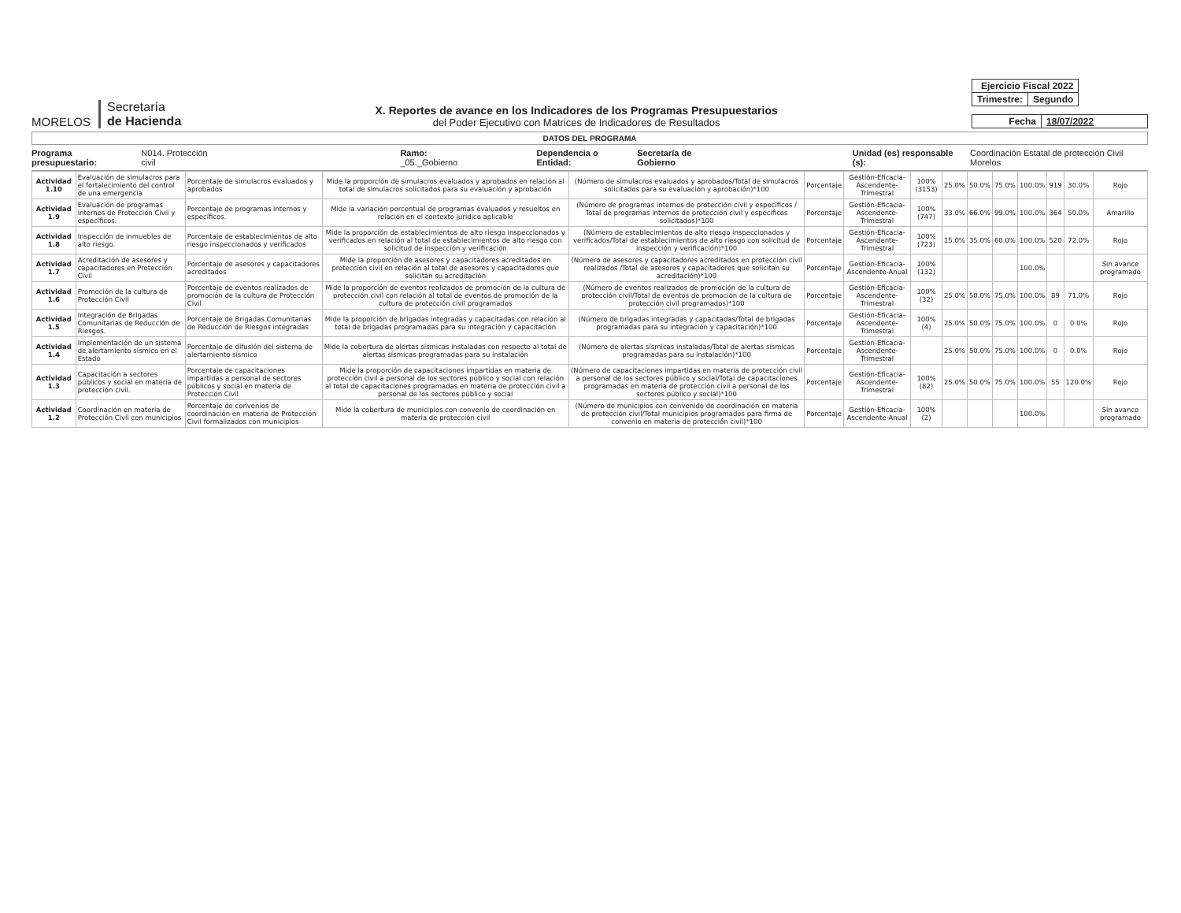MORELOS
Secretaría
de Hacienda
X. Reportes de avance en los Indicadores de los Programas Presupuestarios
del Poder Ejecutivo con Matrices de Indicadores de Resultados
| Ejercicio Fiscal 2022 | |
| Trimestre: | Segundo |
| Fecha | 18/07/2022 |
DATOS DEL PROGRAMA
Programa presupuestario: N014. Protección civil Ramo: _05._Gobierno Dependencia o Entidad: Secretaría de Gobierno Unidad (es) responsable (s): Coordinación Estatal de protección Civil Morelos
| Actividad 1.10 | Evaluación de simulacros para el fortalecimiento del control de una emergencia | Porcentaje de simulacros evaluados y aprobados | Mide la proporción de simulacros evaluados y aprobados en relación al total de simulacros solicitados para su evaluación y aprobación | (Número de simulacros evaluados y aprobados/Total de simulacros solicitados para su evaluación y aprobación)*100 | Porcentaje | Gestión-Eficacia-Ascendente-Trimestral | 100% (3153) | 25.0% | 50.0% | 75.0% | 100.0% | 919 | 30.0% | Rojo |
| Actividad 1.9 | Evaluación de programas internos de Protección Civil y específicos. | Porcentaje de programas internos y específicos. | Mide la variación porcentual de programas evaluados y resueltos en relación en el contexto jurídico aplicable | (Número de programas internos de protección civil y específicos / Total de programas internos de protección civil y específicos solicitados)*100 | Porcentaje | Gestión-Eficacia-Ascendente-Trimestral | 100% (747) | 33.0% | 66.0% | 99.0% | 100.0% | 364 | 50.0% | Amarillo |
| Actividad 1.8 | Inspección de inmuebles de alto riesgo. | Porcentaje de establecimientos de alto riesgo inspeccionados y verificados | Mide la proporción de establecimientos de alto riesgo inspeccionados y verificados en relación al total de establecimientos de alto riesgo con solicitud de inspección y verificación | (Número de establecimientos de alto riesgo inspeccionados y verificados/Total de establecimientos de alto riesgo con solicitud de inspección y verificación)*100 | Porcentaje | Gestión-Eficacia-Ascendente-Trimestral | 100% (723) | 15.0% | 35.0% | 60.0% | 100.0% | 520 | 72.0% | Rojo |
| Actividad 1.7 | Acreditación de asesores y capacitadores en Protección Civil | Porcentaje de asesores y capacitadores acreditados | Mide la proporción de asesores y capacitadores acreditados en protección civil en relación al total de asesores y capacitadores que solicitan su acreditación | (Número de asesores y capacitadores acreditados en protección civil realizados /Total de asesores y capacitadores que solicitan su acreditación)*100 | Porcentaje | Gestión-Eficacia-Ascendente-Anual | 100% (132) | | | | 100.0% | | | Sin avance programado |
| Actividad 1.6 | Promoción de la cultura de Protección Civil | Porcentaje de eventos realizados de promoción de la cultura de Protección Civil | Mide la proporción de eventos realizados de promoción de la cultura de protección civil con relación al total de eventos de promoción de la cultura de protección civil programados | (Número de eventos realizados de promoción de la cultura de protección civil/Total de eventos de promoción de la cultura de protección civil programados)*100 | Porcentaje | Gestión-Eficacia-Ascendente-Trimestral | 100% (32) | 25.0% | 50.0% | 75.0% | 100.0% | 89 | 71.0% | Rojo |
| Actividad 1.5 | Integración de Brigadas Comunitarias de Reducción de Riesgos. | Porcentaje de Brigadas Comunitarias de Reducción de Riesgos integradas | Mide la proporción de brigadas integradas y capacitadas con relación al total de brigadas programadas para su integración y capacitación | (Número de brigadas integradas y capacitadas/Total de brigadas programadas para su integración y capacitación)*100 | Porcentaje | Gestión-Eficacia-Ascendente-Trimestral | 100% (4) | 25.0% | 50.0% | 75.0% | 100.0% | 0 | 0.0% | Rojo |
| Actividad 1.4 | Implementación de un sistema de alertamiento sísmico en el Estado | Porcentaje de difusión del sistema de alertamiento sísmico | Mide la cobertura de alertas sísmicas instaladas con respecto al total de alertas sísmicas programadas para su instalación | (Número de alertas sísmicas instaladas/Total de alertas sísmicas programadas para su instalación)*100 | Porcentaje | Gestión-Eficacia-Ascendente-Trimestral | | 25.0% | 50.0% | 75.0% | 100.0% | 0 | 0.0% | Rojo |
| Actividad 1.3 | Capacitación a sectores públicos y social en materia de protección civil. | Porcentaje de capacitaciones impartidas a personal de sectores públicos y social en materia de Protección Civil | Mide la proporción de capacitaciones impartidas en materia de protección civil a personal de los sectores público y social con relación al total de capacitaciones programadas en materia de protección civil a personal de los sectores público y social | (Número de capacitaciones impartidas en materia de protección civil a personal de los sectores público y social/Total de capacitaciones programadas en materia de protección civil a personal de los sectores público y social)*100 | Porcentaje | Gestión-Eficacia-Ascendente-Trimestral | 100% (82) | 25.0% | 50.0% | 75.0% | 100.0% | 55 | 120.0% | Rojo |
| Actividad 1.2 | Coordinación en materia de Protección Civil con municipios | Porcentaje de convenios de coordinación en materia de Protección Civil formalizados con municipios | Mide la cobertura de municipios con convenio de coordinación en materia de protección civil | (Número de municipios con convenido de coordinación en materia de protección civil/Total municipios programados para firma de convenio en materia de protección civil)*100 | Porcentaje | Gestión-Eficacia-Ascendente-Anual | 100% (2) | | | | 100.0% | | | Sin avance programado |